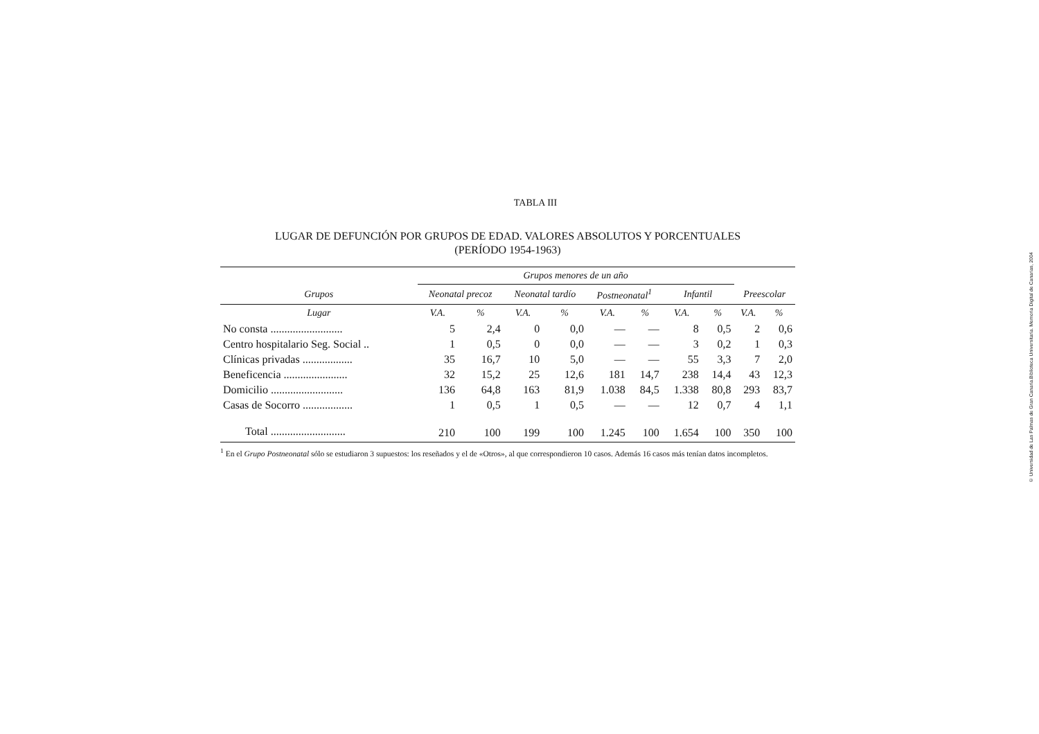TABLA III
LUGAR DE DEFUNCIÓN POR GRUPOS DE EDAD. VALORES ABSOLUTOS Y PORCENTUALES
(PERÍODO 1954-1963)
| | Grupos menores de un año | | | | | | | | | |
| --- | --- | --- | --- | --- | --- | --- | --- | --- | --- | --- |
| Grupos | Neonatal precoz | | Neonatal tardío | | Postneonatal<sup>1</sup> | | Infantil | | Preescolar | |
| Lugar | V.A. | % | V.A. | % | V.A. | % | V.A. | % | V.A. | % |
| No consta .......................... | 5 | 2,4 | 0 | 0,0 | — | — | 8 | 0,5 | 2 | 0,6 |
| Centro hospitalario Seg. Social .. | 1 | 0,5 | 0 | 0,0 | — | — | 3 | 0,2 | 1 | 0,3 |
| Clínicas privadas .................. | 35 | 16,7 | 10 | 5,0 | — | — | 55 | 3,3 | 7 | 2,0 |
| Beneficencia ....................... | 32 | 15,2 | 25 | 12,6 | 181 | 14,7 | 238 | 14,4 | 43 | 12,3 |
| Domicilio .......................... | 136 | 64,8 | 163 | 81,9 | 1.038 | 84,5 | 1.338 | 80,8 | 293 | 83,7 |
| Casas de Socorro .................. | 1 | 0,5 | 1 | 0,5 | — | — | 12 | 0,7 | 4 | 1,1 |
| Total ........................... | 210 | 100 | 199 | 100 | 1.245 | 100 | 1.654 | 100 | 350 | 100 |
<sup>1</sup> En el Grupo Postneonatal sólo se estudiaron 3 supuestos: los reseñados y el de «Otros», al que correspondieron 10 casos. Además 16 casos más tenían datos incompletos.
© Universidad de Las Palmas de Gran Canaria.Biblioteca Universitaria. Memoria Digital de Canarias, 2004